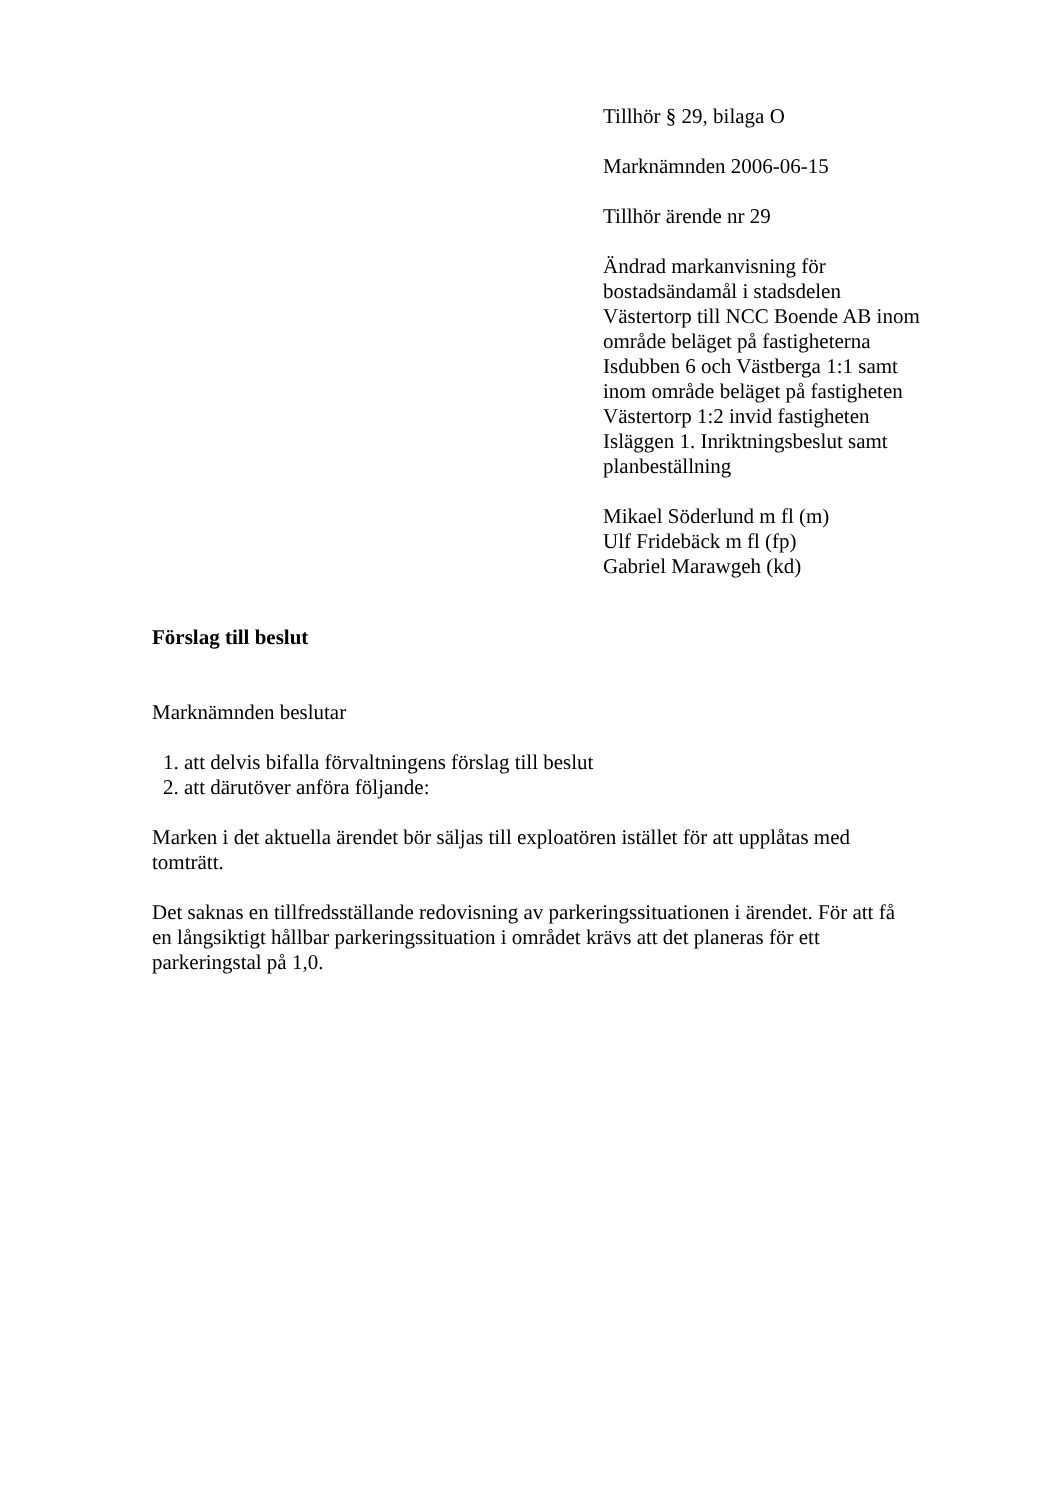Tillhör § 29, bilaga O
Marknämnden 2006-06-15
Tillhör ärende nr 29
Ändrad markanvisning för bostadsändamål i stadsdelen Västertorp till NCC Boende AB inom område beläget på fastigheterna Isdubben 6 och Västberga 1:1 samt inom område beläget på fastigheten Västertorp 1:2 invid fastigheten Isläggen 1. Inriktningsbeslut samt planbeställning
Mikael Söderlund m fl (m)
Ulf Fridebäck m fl (fp)
Gabriel Marawgeh (kd)
Förslag till beslut
Marknämnden beslutar
1. att delvis bifalla förvaltningens förslag till beslut
2. att därutöver anföra följande:
Marken i det aktuella ärendet bör säljas till exploatören istället för att upplåtas med tomträtt.
Det saknas en tillfredsställande redovisning av parkeringssituationen i ärendet. För att få en långsiktigt hållbar parkeringssituation i området krävs att det planeras för ett parkeringstal på 1,0.